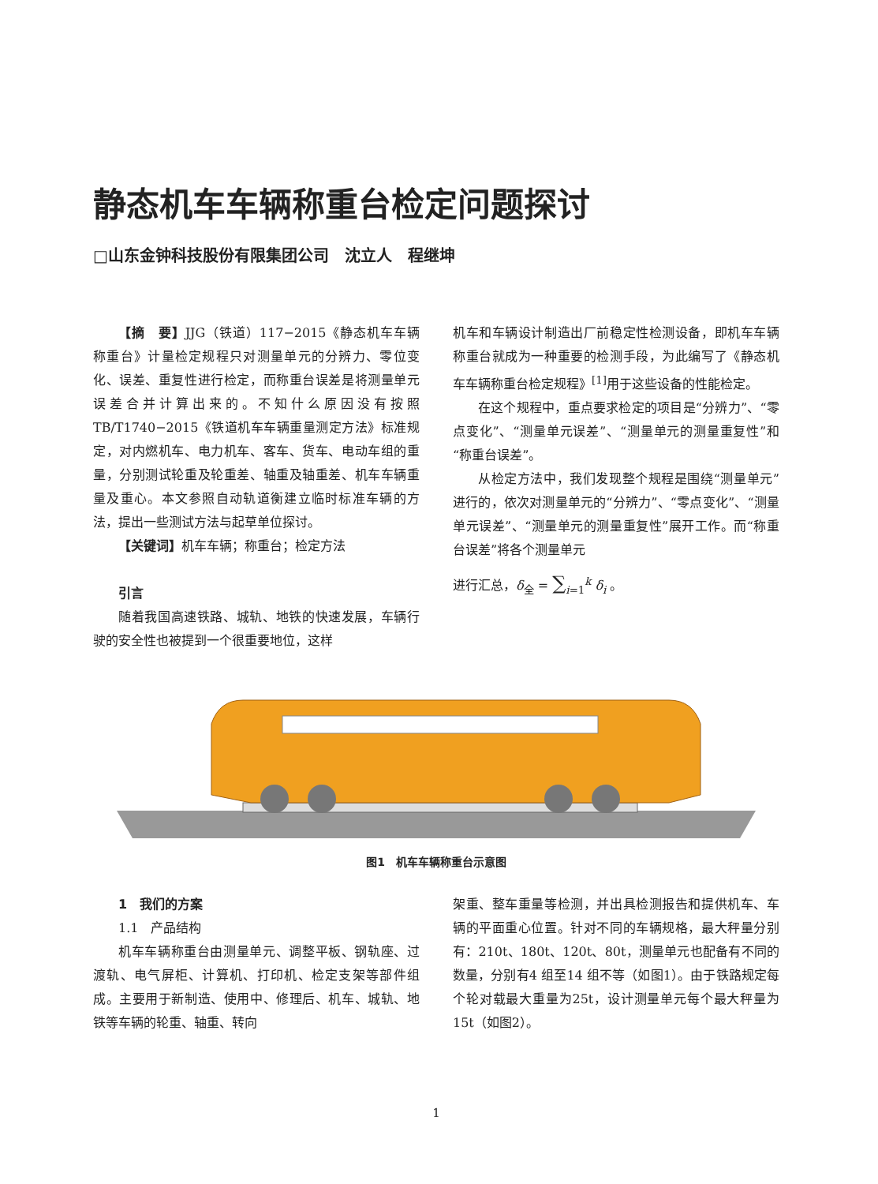静态机车车辆称重台检定问题探讨
□山东金钟科技股份有限集团公司　沈立人　程继坤
【摘　要】JJG（铁道）117−2015《静态机车车辆称重台》计量检定规程只对测量单元的分辨力、零位变化、误差、重复性进行检定，而称重台误差是将测量单元误差合并计算出来的。不知什么原因没有按照TB/T1740−2015《铁道机车车辆重量测定方法》标准规定，对内燃机车、电力机车、客车、货车、电动车组的重量，分别测试轮重及轮重差、轴重及轴重差、机车车辆重量及重心。本文参照自动轨道衡建立临时标准车辆的方法，提出一些测试方法与起草单位探讨。
【关键词】机车车辆；称重台；检定方法
引言
随着我国高速铁路、城轨、地铁的快速发展，车辆行驶的安全性也被提到一个很重要地位，这样
机车和车辆设计制造出厂前稳定性检测设备，即机车车辆称重台就成为一种重要的检测手段，为此编写了《静态机车车辆称重台检定规程》<sup>[1]</sup>用于这些设备的性能检定。
在这个规程中，重点要求检定的项目是“分辨力”、“零点变化”、“测量单元误差”、“测量单元的测量重复性”和“称重台误差”。
从检定方法中，我们发现整个规程是围绕“测量单元”进行的，依次对测量单元的“分辨力”、“零点变化”、“测量单元误差”、“测量单元的测量重复性”展开工作。而“称重台误差”将各个测量单元
进行汇总，δ<sub>全</sub> = ∑<sub>i=1</sub><sup>k</sup> δ<sub>i</sub> 。
图1　机车车辆称重台示意图
1　我们的方案
1.1　产品结构
机车车辆称重台由测量单元、调整平板、钢轨座、过渡轨、电气屏柜、计算机、打印机、检定支架等部件组成。主要用于新制造、使用中、修理后、机车、城轨、地铁等车辆的轮重、轴重、转向
架重、整车重量等检测，并出具检测报告和提供机车、车辆的平面重心位置。针对不同的车辆规格，最大秤量分别有：210t、180t、120t、80t，测量单元也配备有不同的数量，分别有4 组至14 组不等（如图1）。由于铁路规定每个轮对载最大重量为25t，设计测量单元每个最大秤量为15t（如图2）。
1